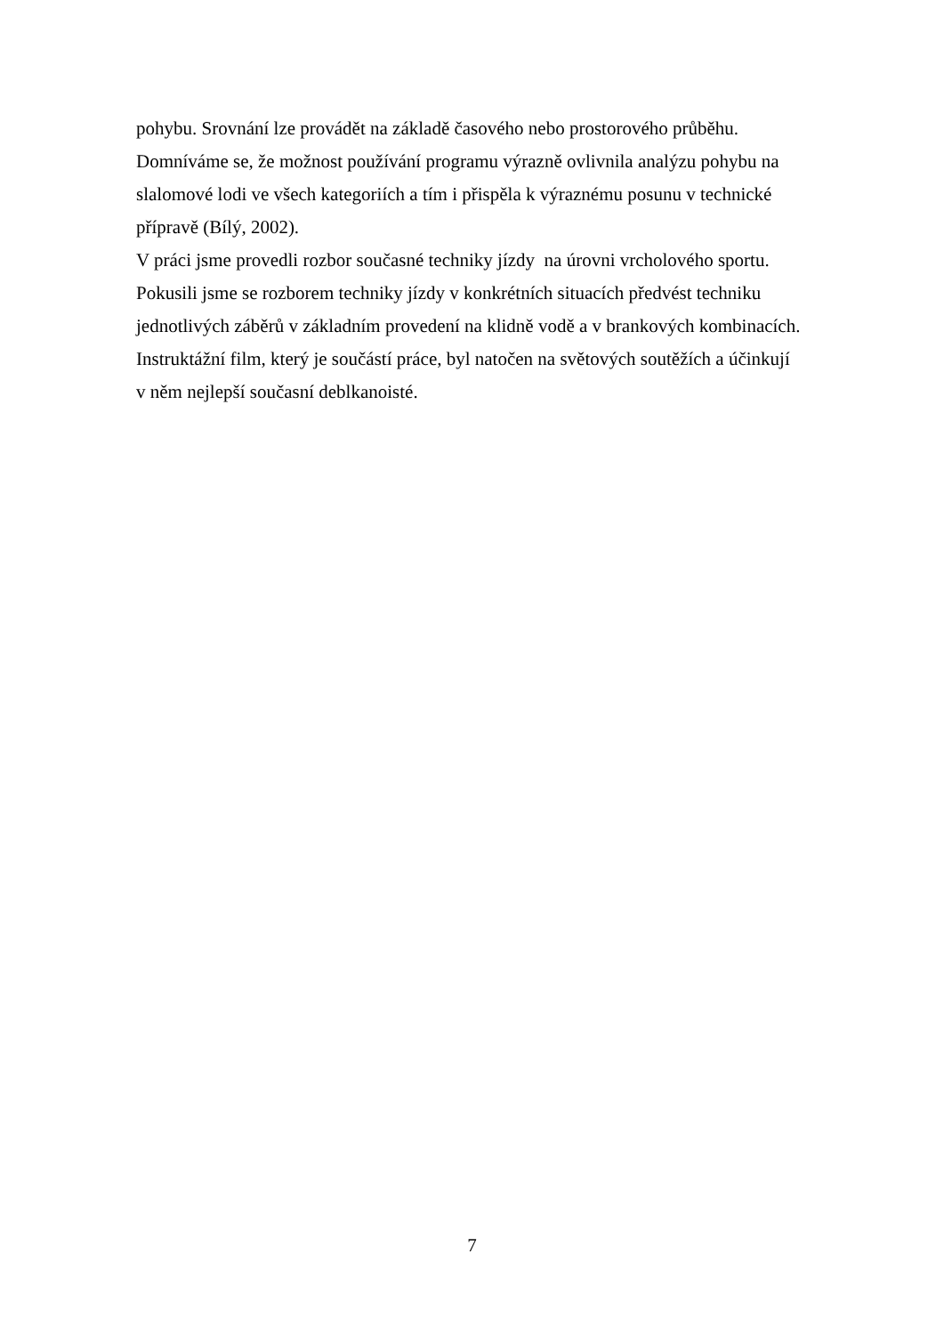pohybu. Srovnání lze provádět na základě časového nebo prostorového průběhu.
Domníváme se, že možnost používání programu výrazně ovlivnila analýzu pohybu na
slalomové lodi ve všech kategoriích a tím i přispěla k výraznému posunu v technické
přípravě (Bílý, 2002).
V práci jsme provedli rozbor současné techniky jízdy na úrovni vrcholového sportu.
Pokusili jsme se rozborem techniky jízdy v konkrétních situacích předvést techniku
jednotlivých záběrů v základním provedení na klidně vodě a v brankových kombinacích.
Instruktážní film, který je součástí práce, byl natočen na světových soutěžích a účinkují
v něm nejlepší současní deblkanoisté.
7